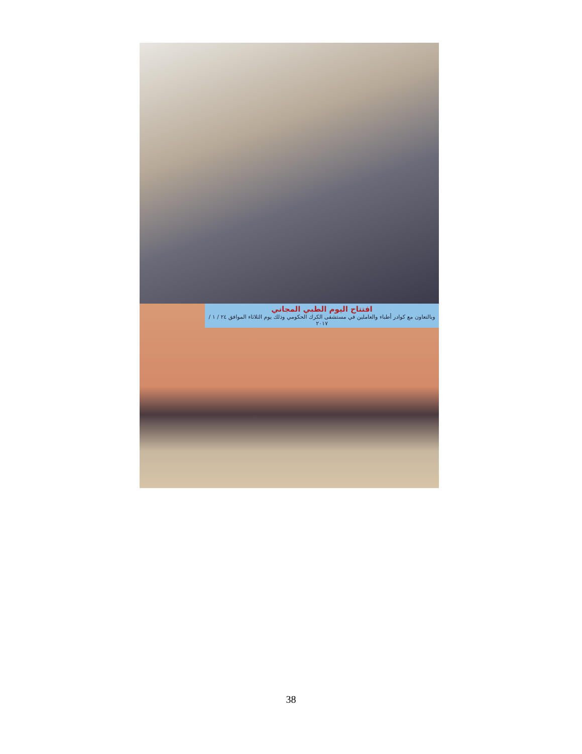افتتاح اليوم الطبي المجاني
وبالتعاون مع كوادر أطباء والعاملين في مستشفى الكرك الحكومي وذلك يوم الثلاثاء الموافق ٢٤ / ١ / ٢٠١٧
38